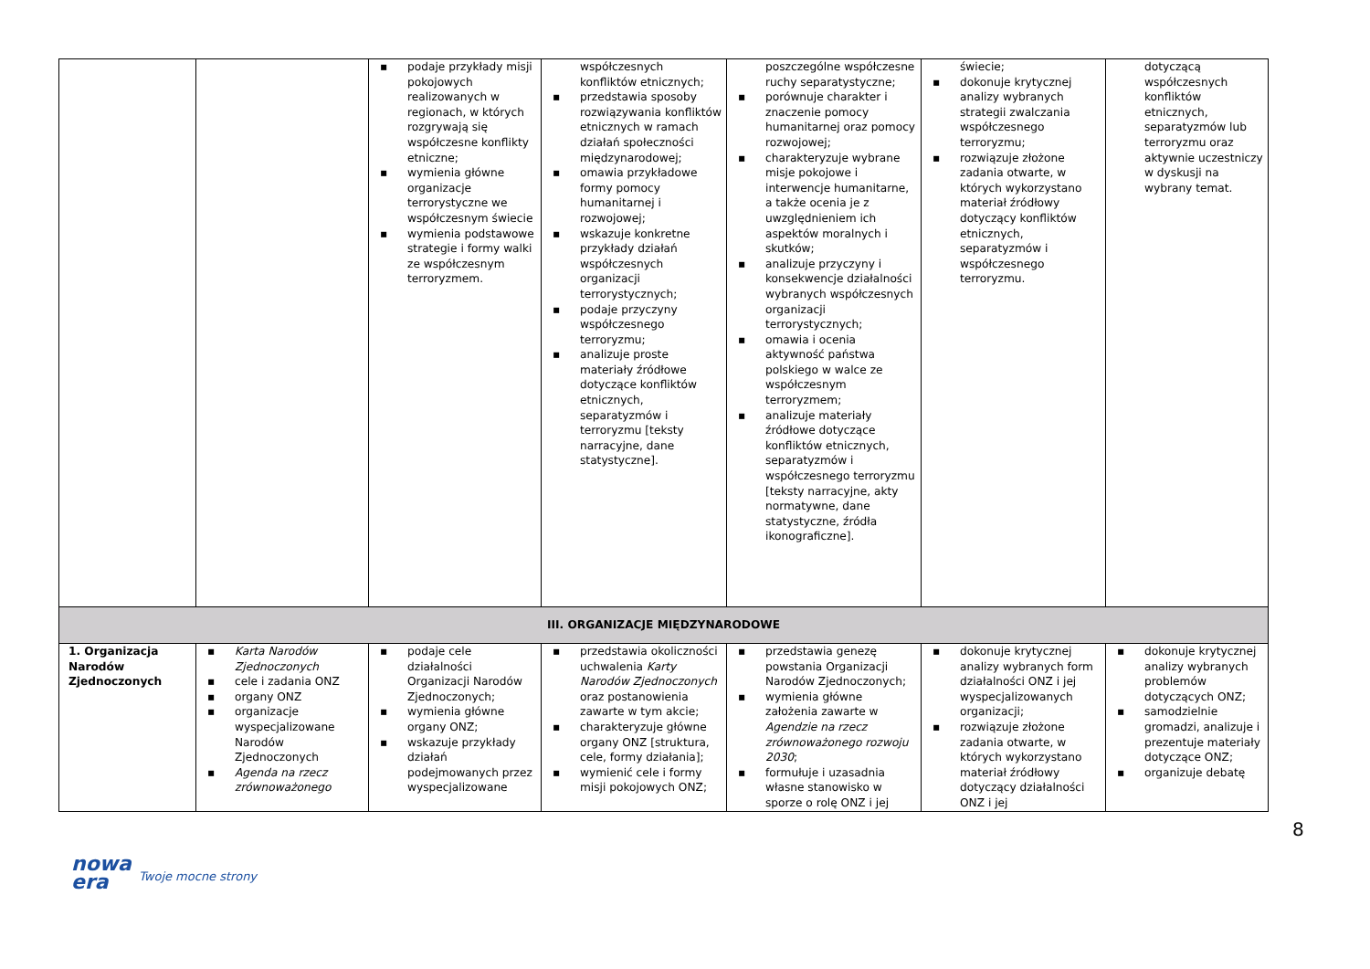| | | ▪ podaje przykłady misji pokojowych realizowanych w regionach, w których rozgrywają się współczesne konflikty etniczne; ▪ wymienia główne organizacje terrorystyczne we współczesnym świecie ▪ wymienia podstawowe strategie i formy walki ze współczesnym terroryzmem. | współczesnych konfliktów etnicznych; ▪ przedstawia sposoby rozwiązywania konfliktów etnicznych w ramach działań społeczności międzynarodowej; ▪ omawia przykładowe formy pomocy humanitarnej i rozwojowej; ▪ wskazuje konkretne przykłady działań współczesnych organizacji terrorystycznych; ▪ podaje przyczyny współczesnego terroryzmu; ▪ analizuje proste materiały źródłowe dotyczące konfliktów etnicznych, separatyzmów i terroryzmu [teksty narracyjne, dane statystyczne]. | poszczególne współczesne ruchy separatystyczne; ▪ porównuje charakter i znaczenie pomocy humanitarnej oraz pomocy rozwojowej; ▪ charakteryzuje wybrane misje pokojowe i interwencje humanitarne, a także ocenia je z uwzględnieniem ich aspektów moralnych i skutków; ▪ analizuje przyczyny i konsekwencje działalności wybranych współczesnych organizacji terrorystycznych; ▪ omawia i ocenia aktywność państwa polskiego w walce ze współczesnym terroryzmem; ▪ analizuje materiały źródłowe dotyczące konfliktów etnicznych, separatyzmów i współczesnego terroryzmu [teksty narracyjne, akty normatywne, dane statystyczne, źródła ikonograficzne]. | świecie; ▪ dokonuje krytycznej analizy wybranych strategii zwalczania współczesnego terroryzmu; ▪ rozwiązuje złożone zadania otwarte, w których wykorzystano materiał źródłowy dotyczący konfliktów etnicznych, separatyzmów i współczesnego terroryzmu. | dotyczącą współczesnych konfliktów etnicznych, separatyzmów lub terroryzmu oraz aktywnie uczestniczy w dyskusji na wybrany temat. |
| III. ORGANIZACJE MIĘDZYNARODOWE | | | | | | |
| 1. Organizacja Narodów Zjednoczonych | ▪ Karta Narodów Zjednoczonych ▪ cele i zadania ONZ ▪ organy ONZ ▪ organizacje wyspecjalizowane Narodów Zjednoczonych ▪ Agenda na rzecz zrównoważonego | ▪ podaje cele działalności Organizacji Narodów Zjednoczonych; ▪ wymienia główne organy ONZ; ▪ wskazuje przykłady działań podejmowanych przez wyspecjalizowane | ▪ przedstawia okoliczności uchwalenia Karty Narodów Zjednoczonych oraz postanowienia zawarte w tym akcie; ▪ charakteryzuje główne organy ONZ [struktura, cele, formy działania]; ▪ wymienić cele i formy misji pokojowych ONZ; | ▪ przedstawia genezę powstania Organizacji Narodów Zjednoczonych; ▪ wymienia główne założenia zawarte w Agendzie na rzecz zrównoważonego rozwoju 2030 ; ▪ formułuje i uzasadnia własne stanowisko w sporze o rolę ONZ i jej | ▪ dokonuje krytycznej analizy wybranych form działalności ONZ i jej wyspecjalizowanych organizacji; ▪ rozwiązuje złożone zadania otwarte, w których wykorzystano materiał źródłowy dotyczący działalności ONZ i jej | ▪ dokonuje krytycznej analizy wybranych problemów dotyczących ONZ; ▪ samodzielnie gromadzi, analizuje i prezentuje materiały dotyczące ONZ; ▪ organizuje debatę |
8
nowa
era
Twoje mocne strony